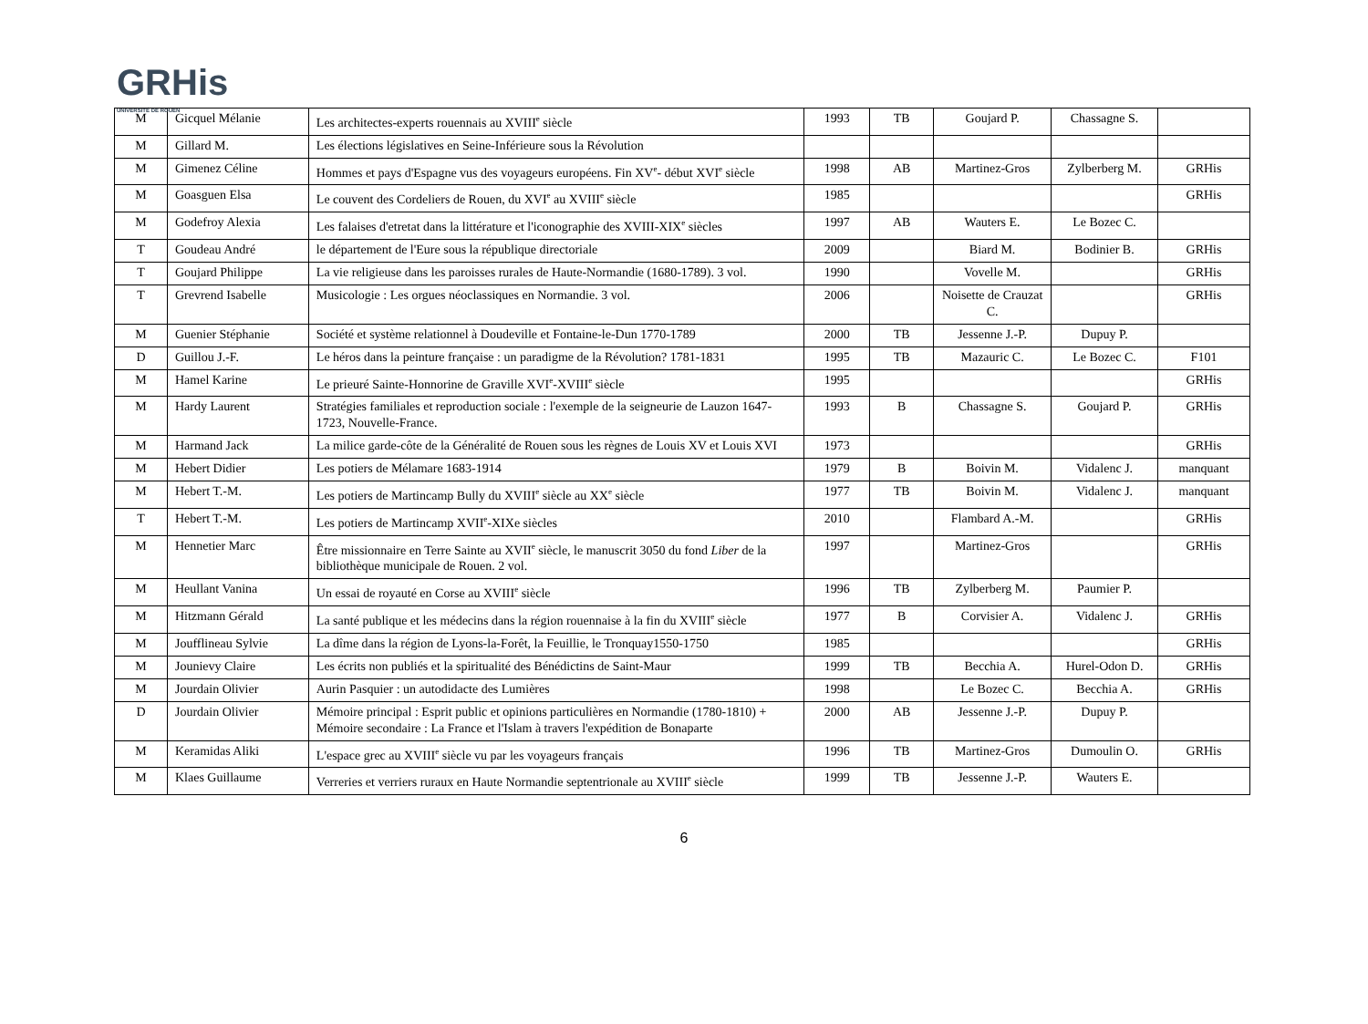GRHis
UNIVERSITÉ DE ROUEN
| M | Gicquel Mélanie | Les architectes-experts rouennais au XVIII<sup>e</sup> siècle | 1993 | TB | Goujard P. | Chassagne S. | |
| M | Gillard M. | Les élections législatives en Seine-Inférieure sous la Révolution | | | | | |
| M | Gimenez Céline | Hommes et pays d'Espagne vus des voyageurs européens. Fin XV<sup>e</sup>- début XVI<sup>e</sup> siècle | 1998 | AB | Martinez-Gros | Zylberberg M. | GRHis |
| M | Goasguen Elsa | Le couvent des Cordeliers de Rouen, du XVI<sup>e</sup> au XVIII<sup>e</sup> siècle | 1985 | | | | GRHis |
| M | Godefroy Alexia | Les falaises d'etretat dans la littérature et l'iconographie des XVIII-XIX<sup>e</sup> siècles | 1997 | AB | Wauters E. | Le Bozec C. | |
| T | Goudeau André | le département de l'Eure sous la république directoriale | 2009 | | Biard M. | Bodinier B. | GRHis |
| T | Goujard Philippe | La vie religieuse dans les paroisses rurales de Haute-Normandie (1680-1789). 3 vol. | 1990 | | Vovelle M. | | GRHis |
| T | Grevrend Isabelle | Musicologie : Les orgues néoclassiques en Normandie. 3 vol. | 2006 | | Noisette de Crauzat C. | | GRHis |
| M | Guenier Stéphanie | Société et système relationnel à Doudeville et Fontaine-le-Dun 1770-1789 | 2000 | TB | Jessenne J.-P. | Dupuy P. | |
| D | Guillou J.-F. | Le héros dans la peinture française : un paradigme de la Révolution? 1781-1831 | 1995 | TB | Mazauric C. | Le Bozec C. | F101 |
| M | Hamel Karine | Le prieuré Sainte-Honnorine de Graville XVI<sup>e</sup>-XVIII<sup>e</sup> siècle | 1995 | | | | GRHis |
| M | Hardy Laurent | Stratégies familiales et reproduction sociale : l'exemple de la seigneurie de Lauzon 1647-1723, Nouvelle-France. | 1993 | B | Chassagne S. | Goujard P. | GRHis |
| M | Harmand Jack | La milice garde-côte de la Généralité de Rouen sous les règnes de Louis XV et Louis XVI | 1973 | | | | GRHis |
| M | Hebert Didier | Les potiers de Mélamare 1683-1914 | 1979 | B | Boivin M. | Vidalenc J. | manquant |
| M | Hebert T.-M. | Les potiers de Martincamp Bully du XVIII<sup>e</sup> siècle au XX<sup>e</sup> siècle | 1977 | TB | Boivin M. | Vidalenc J. | manquant |
| T | Hebert T.-M. | Les potiers de Martincamp XVII<sup>e</sup>-XIXe siècles | 2010 | | Flambard A.-M. | | GRHis |
| M | Hennetier Marc | Être missionnaire en Terre Sainte au XVII<sup>e</sup> siècle, le manuscrit 3050 du fond Liber de la bibliothèque municipale de Rouen. 2 vol. | 1997 | | Martinez-Gros | | GRHis |
| M | Heullant Vanina | Un essai de royauté en Corse au XVIII<sup>e</sup> siècle | 1996 | TB | Zylberberg M. | Paumier P. | |
| M | Hitzmann Gérald | La santé publique et les médecins dans la région rouennaise à la fin du XVIII<sup>e</sup> siècle | 1977 | B | Corvisier A. | Vidalenc J. | GRHis |
| M | Joufflineau Sylvie | La dîme dans la région de Lyons-la-Forêt, la Feuillie, le Tronquay1550-1750 | 1985 | | | | GRHis |
| M | Jounievy Claire | Les écrits non publiés et la spiritualité des Bénédictins de Saint-Maur | 1999 | TB | Becchia A. | Hurel-Odon D. | GRHis |
| M | Jourdain Olivier | Aurin Pasquier : un autodidacte des Lumières | 1998 | | Le Bozec C. | Becchia A. | GRHis |
| D | Jourdain Olivier | Mémoire principal : Esprit public et opinions particulières en Normandie (1780-1810) + Mémoire secondaire : La France et l'Islam à travers l'expédition de Bonaparte | 2000 | AB | Jessenne J.-P. | Dupuy P. | |
| M | Keramidas Aliki | L'espace grec au XVIII<sup>e</sup> siècle vu par les voyageurs français | 1996 | TB | Martinez-Gros | Dumoulin O. | GRHis |
| M | Klaes Guillaume | Verreries et verriers ruraux en Haute Normandie septentrionale au XVIII<sup>e</sup> siècle | 1999 | TB | Jessenne J.-P. | Wauters E. | |
6